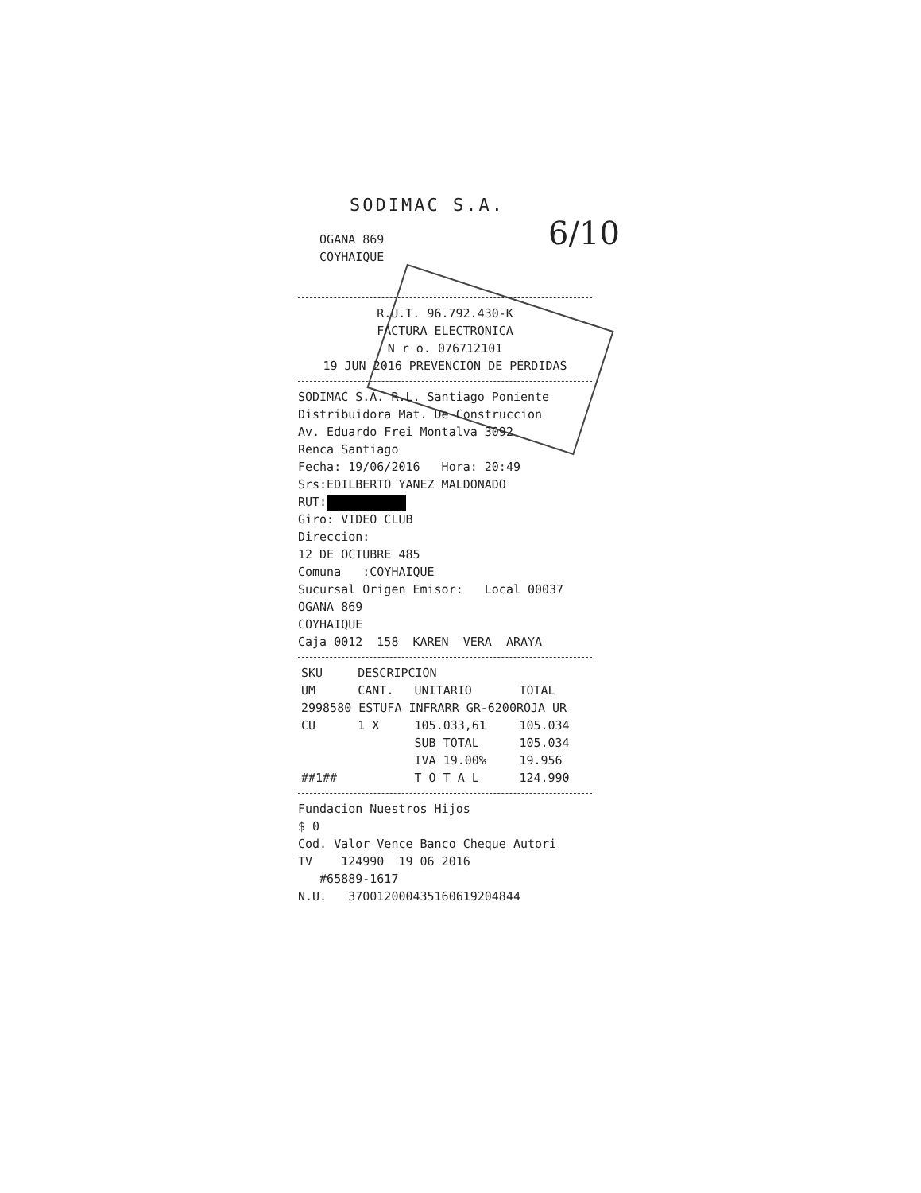6/10
SODIMAC S.A.
OGANA 869 COYHAIQUE
R.U.T. 96.792.430-K FACTURA ELECTRONICA N r o. 076712101
19 JUN 2016 PREVENCIÓN DE PÉRDIDAS
SODIMAC S.A. R.L. Santiago Poniente Distribuidora Mat. De Construccion Av. Eduardo Frei Montalva 3092 Renca Santiago Fecha: 19/06/2016 Hora: 20:49 Srs:EDILBERTO YANEZ MALDONADO RUT: Giro: VIDEO CLUB Direccion: 12 DE OCTUBRE 485 Comuna :COYHAIQUE Sucursal Origen Emisor: Local 00037 OGANA 869 COYHAIQUE Caja 0012 158 KAREN VERA ARAYA
| SKU | DESCRIPCION | | |
| --- | --- | --- | --- |
| UM | CANT. | UNITARIO | TOTAL |
| 2998580 ESTUFA INFRARR GR-6200ROJA UR | | | |
| CU | 1 X | 105.033,61 | 105.034 |
| | | SUB TOTAL | 105.034 |
| | | IVA 19.00% | 19.956 |
| ##1## | | T O T A L | 124.990 |
Fundacion Nuestros Hijos $ 0 Cod. Valor Vence Banco Cheque Autori TV 124990 19 06 2016 #65889-1617 N.U. 370012000435160619204844